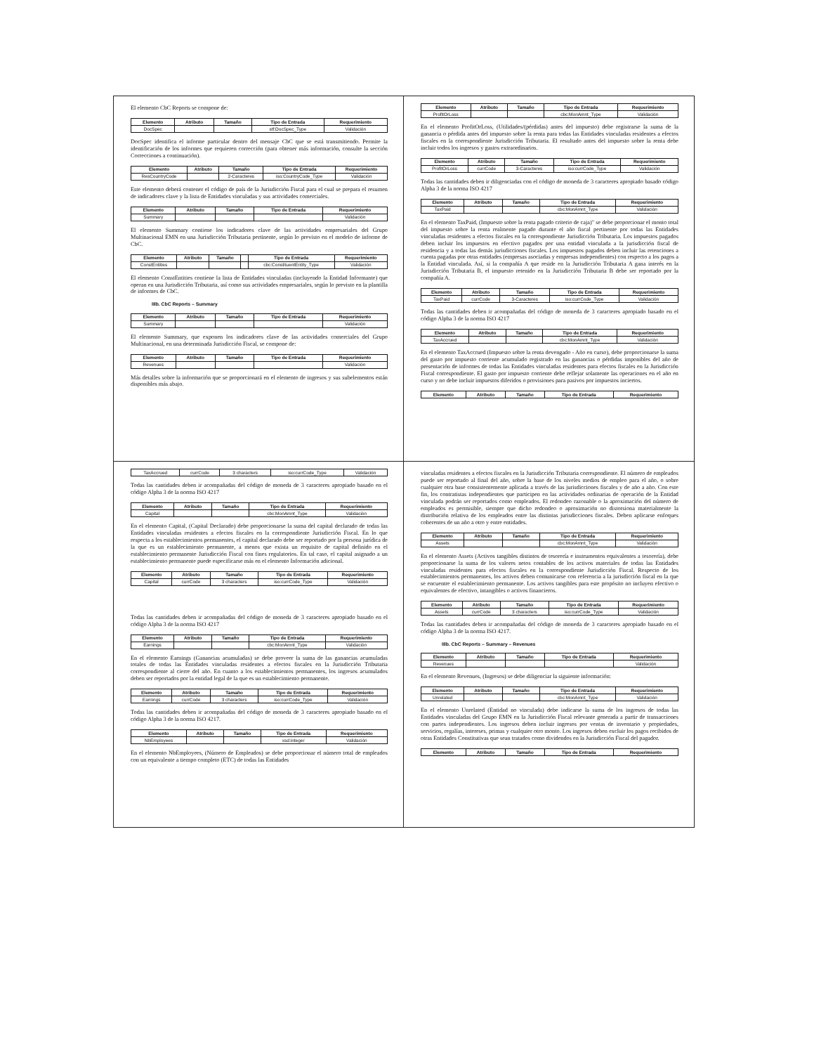El elemento CbC Reports se compone de:
| Elemento | Atributo | Tamaño | Tipo de Entrada | Requerimiento |
| --- | --- | --- | --- | --- |
| DocSpec | | | stf:DocSpec_Type | Validación |
DocSpec identifica el informe particular dentro del mensaje CbC que se está transmitiendo. Permite la identificación de los informes que requieren corrección (para obtener más información, consulte la sección Correcciones a continuación).
| Elemento | Atributo | Tamaño | Tipo de Entrada | Requerimiento |
| --- | --- | --- | --- | --- |
| ResCountryCode | | 2-Caracteres | iso:CountryCode_Type | Validación |
Este elemento deberá contener el código de país de la Jurisdicción Fiscal para el cual se prepara el resumen de indicadores clave y la lista de Entidades vinculadas y sus actividades comerciales.
| Elemento | Atributo | Tamaño | Tipo de Entrada | Requerimiento |
| --- | --- | --- | --- | --- |
| Summary | | | | Validación |
El elemento Summary contiene los indicadores clave de las actividades empresariales del Grupo Multinacional EMN en una Jurisdicción Tributaria pertinente, según lo previsto en el modelo de informe de CbC.
| Elemento | Atributo | Tamaño | | Tipo de Entrada | Requerimiento |
| --- | --- | --- | --- | --- | --- |
| ConstEntities | | | | cbc:ConstituentEntity_Type | Validación |
El elemento ConstEntities contiene la lista de Entidades vinculadas (incluyendo la Entidad Informante) que operan en una Jurisdicción Tributaria, así como sus actividades empresariales, según lo previsto en la plantilla de informes de CbC.
IIIb. CbC Reports – Summary
| Elemento | Atributo | Tamaño | Tipo de Entrada | Requerimiento |
| --- | --- | --- | --- | --- |
| Summary | | | | Validación |
El elemento Summary, que exponen los indicadores clave de las actividades comerciales del Grupo Multinacional, en una determinada Jurisdicción Fiscal, se compone de:
| Elemento | Atributo | Tamaño | Tipo de Entrada | Requerimiento |
| --- | --- | --- | --- | --- |
| Revenues | | | | Validación |
Más detalles sobre la información que se proporcionará en el elemento de ingresos y sus subelementos están disponibles más abajo.
| Elemento | Atributo | Tamaño | Tipo de Entrada | Requerimiento |
| --- | --- | --- | --- | --- |
| ProfitOrLoss | | | cbc:MonAmnt_Type | Validación |
En el elemento ProfitOrLoss, (Utilidades/(pérdidas) antes del impuesto) debe registrarse la suma de la ganancia o pérdida antes del impuesto sobre la renta para todas las Entidades vinculadas residentes a efectos fiscales en la correspondiente Jurisdicción Tributaria. El resultado antes del impuesto sobre la renta debe incluir todos los ingresos y gastos extraordinarios.
| Elemento | Atributo | Tamaño | Tipo de Entrada | Requerimiento |
| --- | --- | --- | --- | --- |
| ProfitOrLoss | currCode | 3-Caracteres | iso:currCode_Type | Validación |
Todas las cantidades deben ir diligenciadas con el código de moneda de 3 caracteres apropiado basado código Alpha 3 de la norma ISO 4217
| Elemento | Atributo | Tamaño | Tipo de Entrada | Requerimiento |
| --- | --- | --- | --- | --- |
| TaxPaid | | | cbc:MonAmnt_Type | Validación |
En el elemento TaxPaid, (Impuesto sobre la renta pagado criterio de caja)" se debe proporcionar el monto total del impuesto sobre la renta realmente pagado durante el año fiscal pertinente por todas las Entidades vinculadas residentes a efectos fiscales en la correspondiente Jurisdicción Tributaria. Los impuestos pagados deben incluir los impuestos en efectivo pagados por una entidad vinculada a la jurisdicción fiscal de residencia y a todas las demás jurisdicciones fiscales. Los impuestos pagados deben incluir las retenciones a cuenta pagadas por otras entidades (empresas asociadas y empresas independientes) con respecto a los pagos a la Entidad vinculada. Así, si la compañía A que reside en la Jurisdicción Tributaria A gana interés en la Jurisdicción Tributaria B, el impuesto retenido en la Jurisdicción Tributaria B debe ser reportado por la compañía A.
| Elemento | Atributo | Tamaño | Tipo de Entrada | Requerimiento |
| --- | --- | --- | --- | --- |
| TaxPaid | currCode | 3-Caracteres | iso:currCode_Type | Validación |
Todas las cantidades deben ir acompañadas del código de moneda de 3 caracteres apropiado basado en el código Alpha 3 de la norma ISO 4217
| Elemento | Atributo | Tamaño | Tipo de Entrada | Requerimiento |
| --- | --- | --- | --- | --- |
| TaxAccrued | | | cbc:MonAmnt_Type | Validación |
En el elemento TaxAccrued (Impuesto sobre la renta devengado - Año en curso), debe proporcionarse la suma del gasto por impuesto corriente acumulado registrado en las ganancias o pérdidas imponibles del año de presentación de informes de todas las Entidades vinculadas residentes para efectos fiscales en la Jurisdicción Fiscal correspondiente. El gasto por impuesto corriente debe reflejar solamente las operaciones en el año en curso y no debe incluir impuestos diferidos o provisiones para pasivos por impuestos inciertos.
| Elemento | Atributo | Tamaño | Tipo de Entrada | Requerimiento |
| --- | --- | --- | --- | --- |
| TaxAccrued | currCode | 3 characters | iso:currCode_Type | Validación |
Todas las cantidades deben ir acompañadas del código de moneda de 3 caracteres apropiado basado en el código Alpha 3 de la norma ISO 4217
| Elemento | Atributo | Tamaño | Tipo de Entrada | Requerimiento |
| --- | --- | --- | --- | --- |
| Capital | | | cbc:MonAmnt_Type | Validación |
En el elemento Capital, (Capital Declarado) debe proporcionarse la suma del capital declarado de todas las Entidades vinculadas residentes a efectos fiscales en la correspondiente Jurisdicción Fiscal. En lo que respecta a los establecimientos permanentes, el capital declarado debe ser reportado por la persona jurídica de la que es un establecimiento permanente, a menos que exista un requisito de capital definido en el establecimiento permanente Jurisdicción Fiscal con fines regulatorios. En tal caso, el capital asignado a un establecimiento permanente puede especificarse más en el elemento Información adicional.
| Elemento | Atributo | Tamaño | Tipo de Entrada | Requerimiento |
| --- | --- | --- | --- | --- |
| Capital | currCode | 3 characters | iso:currCode_Type | Validación |
Todas las cantidades deben ir acompañadas del código de moneda de 3 caracteres apropiado basado en el código Alpha 3 de la norma ISO 4217
| Elemento | Atributo | Tamaño | Tipo de Entrada | Requerimiento |
| --- | --- | --- | --- | --- |
| Earnings | | | cbc:MonAmnt_Type | Validación |
En el elemento Earnings (Ganancias acumuladas) se debe proveer la suma de las ganancias acumuladas totales de todas las Entidades vinculadas residentes a efectos fiscales en la Jurisdicción Tributaria correspondiente al cierre del año. En cuanto a los establecimientos permanentes, los ingresos acumulados deben ser reportados por la entidad legal de la que es un establecimiento permanente.
| Elemento | Atributo | Tamaño | Tipo de Entrada | Requerimiento |
| --- | --- | --- | --- | --- |
| Earnings | currCode | 3 characters | iso:currCode_Type | Validación |
Todas las cantidades deben ir acompañadas del código de moneda de 3 caracteres apropiado basado en el código Alpha 3 de la norma ISO 4217.
| Elemento | Atributo | Tamaño | Tipo de Entrada | Requerimiento |
| --- | --- | --- | --- | --- |
| NbEmployees | | | xsd:integer | Validación |
En el elemento NbEmployees, (Número de Empleados) se debe proporcionar el número total de empleados con un equivalente a tiempo completo (ETC) de todas las Entidades
vinculadas residentes a efectos fiscales en la Jurisdicción Tributaria correspondiente. El número de empleados puede ser reportado al final del año, sobre la base de los niveles medios de empleo para el año, o sobre cualquier otra base consistentemente aplicada a través de las jurisdicciones fiscales y de año a año. Con este fin, los contratistas independientes que participen en las actividades ordinarias de operación de la Entidad vinculada podrán ser reportados como empleados. El redondeo razonable o la aproximación del número de empleados es permisible, siempre que dicho redondeo o aproximación no distorsiona materialmente la distribución relativa de los empleados entre las distintas jurisdicciones fiscales. Deben aplicarse enfoques coherentes de un año a otro y entre entidades.
| Elemento | Atributo | Tamaño | Tipo de Entrada | Requerimiento |
| --- | --- | --- | --- | --- |
| Assets | | | cbc:MonAmnt_Type | Validación |
En el elemento Assets (Activos tangibles distintos de tesorería e instrumentos equivalentes a tesorería), debe proporcionarse la suma de los valores netos contables de los activos materiales de todas las Entidades vinculadas residentes para efectos fiscales en la correspondiente Jurisdicción Fiscal. Respecto de los establecimientos permanentes, los activos deben comunicarse con referencia a la jurisdicción fiscal en la que se encuentre el establecimiento permanente. Los activos tangibles para este propósito no incluyen efectivo o equivalentes de efectivo, intangibles o activos financieros.
| Elemento | Atributo | Tamaño | Tipo de Entrada | Requerimiento |
| --- | --- | --- | --- | --- |
| Assets | currCode | 3 characters | iso:currCode_Type | Validación |
Todas las cantidades deben ir acompañadas del código de moneda de 3 caracteres apropiado basado en el código Alpha 3 de la norma ISO 4217.
IIIb. CbC Reports – Summary – Revenues
| Elemento | Atributo | Tamaño | Tipo de Entrada | Requerimiento |
| --- | --- | --- | --- | --- |
| Revenues | | | | Validación |
En el elemento Revenues, (Ingresos) se debe diligenciar la siguiente información:
| Elemento | Atributo | Tamaño | Tipo de Entrada | Requerimiento |
| --- | --- | --- | --- | --- |
| Unrelated | | | cbc:MonAmnt_Type | Validación |
En el elemento Unrelated (Entidad no vinculada) debe indicarse la suma de los ingresos de todas las Entidades vinculadas del Grupo EMN en la Jurisdicción Fiscal relevante generada a partir de transacciones con partes independientes. Los ingresos deben incluir ingresos por ventas de inventario y propiedades, servicios, regalías, intereses, primas y cualquier otro monto. Los ingresos deben excluir los pagos recibidos de otras Entidades Constitutivas que sean tratados como dividendos en la Jurisdicción Fiscal del pagador.
| Elemento | Atributo | Tamaño | Tipo de Entrada | Requerimiento |
| --- | --- | --- | --- | --- |